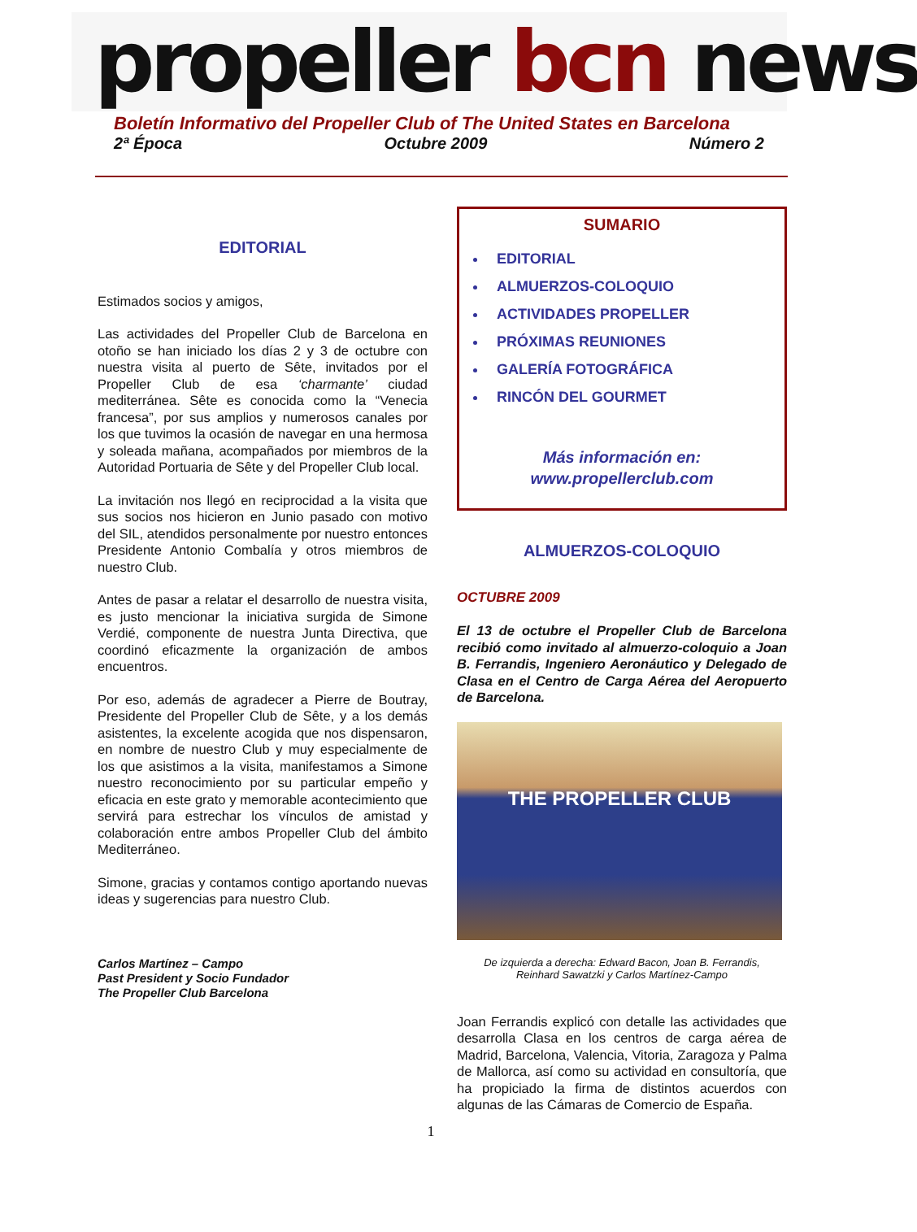propeller bcn news
Boletín Informativo del Propeller Club of The United States en Barcelona
2ª Época Octubre 2009 Número 2
EDITORIAL
Estimados socios y amigos,
Las actividades del Propeller Club de Barcelona en otoño se han iniciado los días 2 y 3 de octubre con nuestra visita al puerto de Sête, invitados por el Propeller Club de esa ‘charmante’ ciudad mediterránea. Sête es conocida como la “Venecia francesa”, por sus amplios y numerosos canales por los que tuvimos la ocasión de navegar en una hermosa y soleada mañana, acompañados por miembros de la Autoridad Portuaria de Sête y del Propeller Club local.
La invitación nos llegó en reciprocidad a la visita que sus socios nos hicieron en Junio pasado con motivo del SIL, atendidos personalmente por nuestro entonces Presidente Antonio Combalía y otros miembros de nuestro Club.
Antes de pasar a relatar el desarrollo de nuestra visita, es justo mencionar la iniciativa surgida de Simone Verdié, componente de nuestra Junta Directiva, que coordinó eficazmente la organización de ambos encuentros.
Por eso, además de agradecer a Pierre de Boutray, Presidente del Propeller Club de Sête, y a los demás asistentes, la excelente acogida que nos dispensaron, en nombre de nuestro Club y muy especialmente de los que asistimos a la visita, manifestamos a Simone nuestro reconocimiento por su particular empeño y eficacia en este grato y memorable acontecimiento que servirá para estrechar los vínculos de amistad y colaboración entre ambos Propeller Club del ámbito Mediterráneo.
Simone, gracias y contamos contigo aportando nuevas ideas y sugerencias para nuestro Club.
Carlos Martínez – Campo
Past President y Socio Fundador
The Propeller Club Barcelona
SUMARIO
EDITORIAL
ALMUERZOS-COLOQUIO
ACTIVIDADES PROPELLER
PRÓXIMAS REUNIONES
GALERÍA FOTOGRÁFICA
RINCÓN DEL GOURMET
Más información en:
www.propellerclub.com
ALMUERZOS-COLOQUIO
OCTUBRE 2009
El 13 de octubre el Propeller Club de Barcelona recibió como invitado al almuerzo-coloquio a Joan B. Ferrandis, Ingeniero Aeronáutico y Delegado de Clasa en el Centro de Carga Aérea del Aeropuerto de Barcelona.
THE PROPELLER CLUB
De izquierda a derecha: Edward Bacon, Joan B. Ferrandis,
Reinhard Sawatzki y Carlos Martínez-Campo
Joan Ferrandis explicó con detalle las actividades que desarrolla Clasa en los centros de carga aérea de Madrid, Barcelona, Valencia, Vitoria, Zaragoza y Palma de Mallorca, así como su actividad en consultoría, que ha propiciado la firma de distintos acuerdos con algunas de las Cámaras de Comercio de España.
1